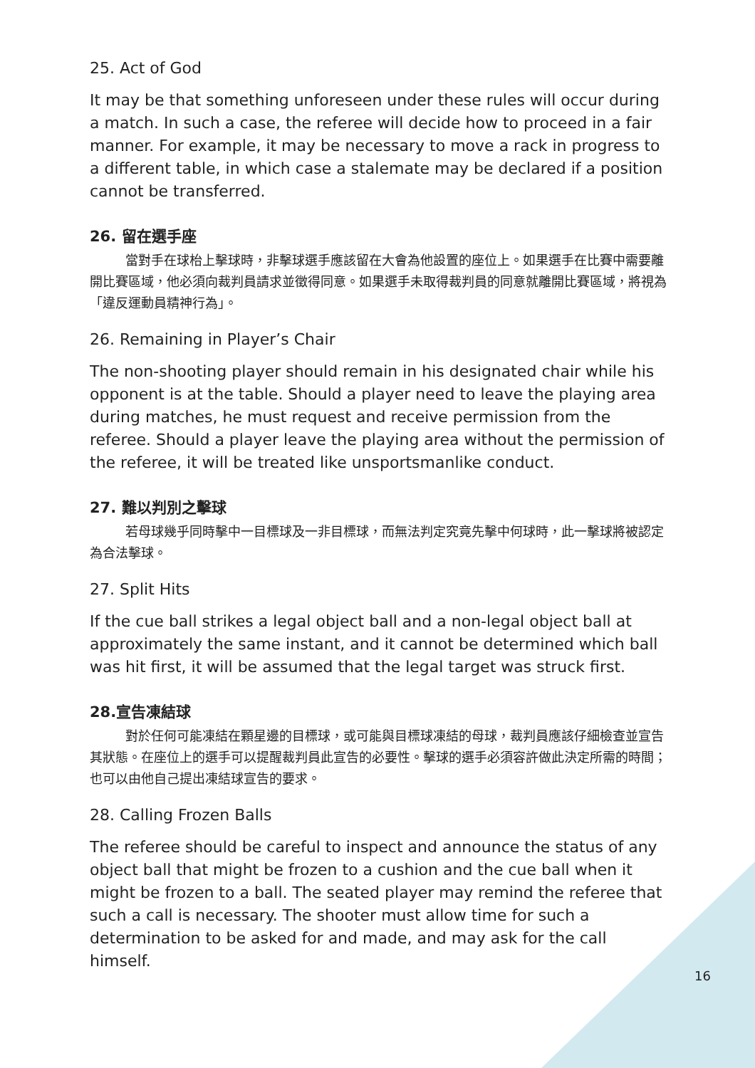25. Act of God
It may be that something unforeseen under these rules will occur during a match. In such a case, the referee will decide how to proceed in a fair manner. For example, it may be necessary to move a rack in progress to a different table, in which case a stalemate may be declared if a position cannot be transferred.
26. 留在選手座
當對手在球枱上擊球時，非擊球選手應該留在大會為他設置的座位上。如果選手在比賽中需要離開比賽區域，他必須向裁判員請求並徵得同意。如果選手未取得裁判員的同意就離開比賽區域，將視為「違反運動員精神行為」。
26. Remaining in Player’s Chair
The non-shooting player should remain in his designated chair while his opponent is at the table. Should a player need to leave the playing area during matches, he must request and receive permission from the referee. Should a player leave the playing area without the permission of the referee, it will be treated like unsportsmanlike conduct.
27. 難以判別之擊球
若母球幾乎同時擊中一目標球及一非目標球，而無法判定究竟先擊中何球時，此一擊球將被認定為合法擊球。
27. Split Hits
If the cue ball strikes a legal object ball and a non-legal object ball at approximately the same instant, and it cannot be determined which ball was hit first, it will be assumed that the legal target was struck first.
28.宣告凍結球
對於任何可能凍結在顆星邊的目標球，或可能與目標球凍結的母球，裁判員應該仔細檢查並宣告其狀態。在座位上的選手可以提醒裁判員此宣告的必要性。擊球的選手必須容許做此決定所需的時間；也可以由他自己提出凍結球宣告的要求。
28. Calling Frozen Balls
The referee should be careful to inspect and announce the status of any object ball that might be frozen to a cushion and the cue ball when it might be frozen to a ball. The seated player may remind the referee that such a call is necessary. The shooter must allow time for such a determination to be asked for and made, and may ask for the call himself.
16